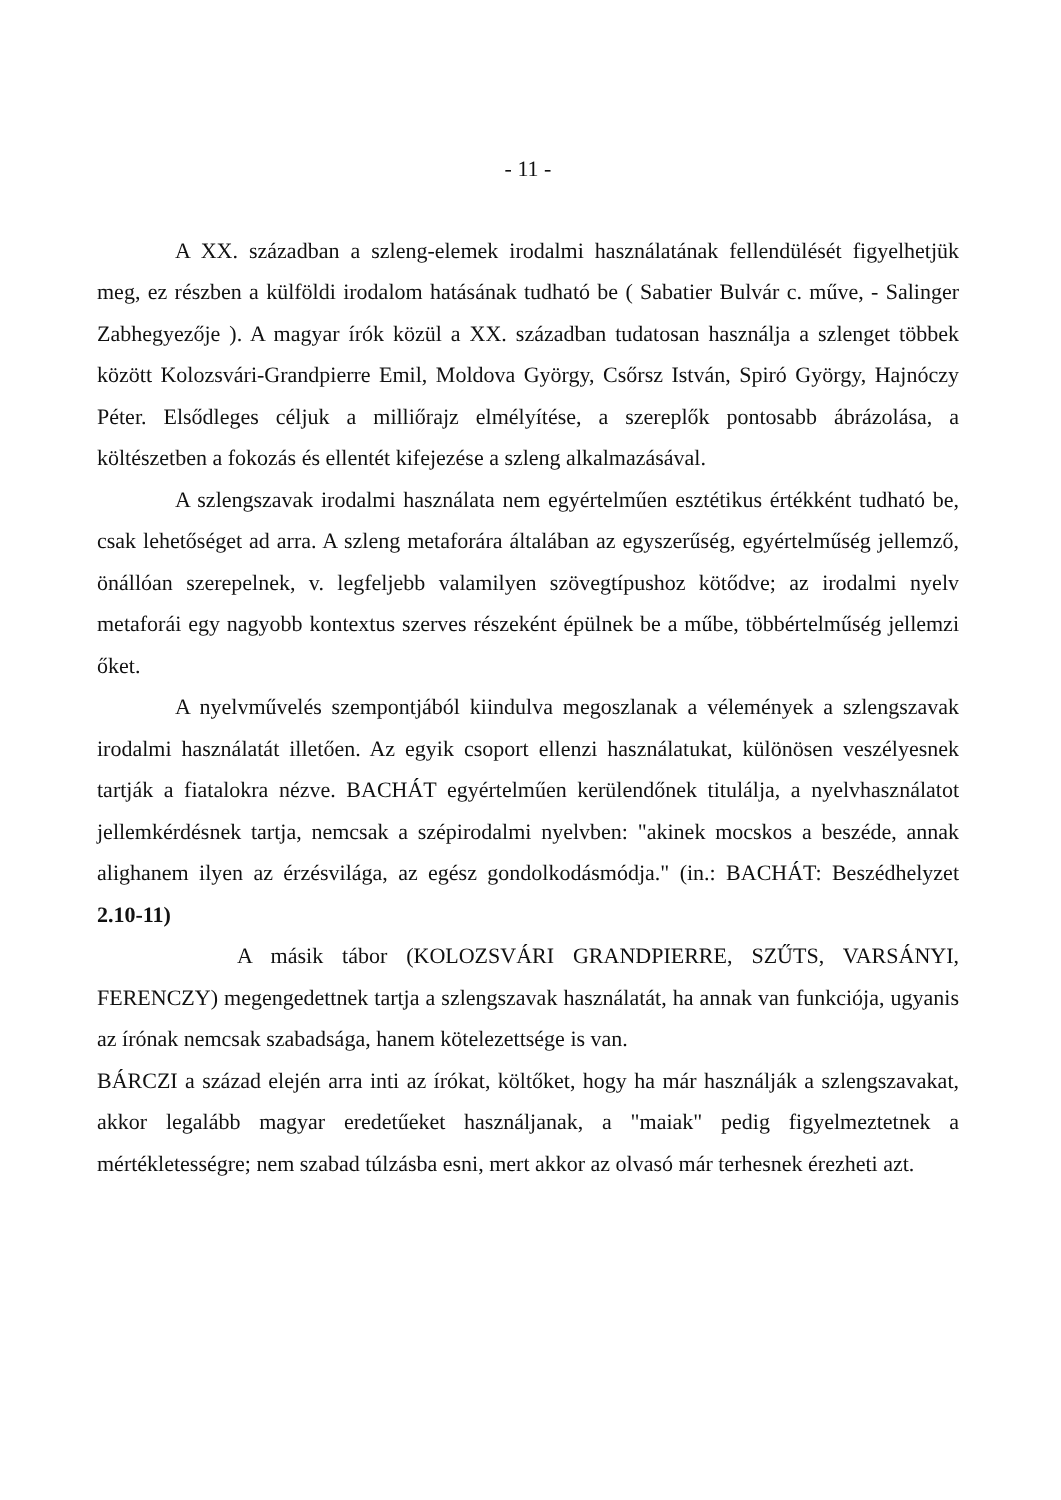- 11 -
A XX. században a szleng-elemek irodalmi használatának fellendülését figyelhetjük meg, ez részben a külföldi irodalom hatásának tudható be ( Sabatier Bulvár c. műve, - Salinger Zabhegyezője ). A magyar írók közül a XX. században tudatosan használja a szlenget többek között Kolozsvári-Grandpierre Emil, Moldova György, Csőrsz István, Spiró György, Hajnóczy Péter. Elsődleges céljuk a milliőrajz elmélyítése, a szereplők pontosabb ábrázolása, a költészetben a fokozás és ellentét kifejezése a szleng alkalmazásával.
A szlengszavak irodalmi használata nem egyértelműen esztétikus értékként tudható be, csak lehetőséget ad arra. A szleng metaforára általában az egyszerűség, egyértelműség jellemző, önállóan szerepelnek, v. legfeljebb valamilyen szövegtípushoz kötődve; az irodalmi nyelv metaforái egy nagyobb kontextus szerves részeként épülnek be a műbe, többértelműség jellemzi őket.
A nyelvművelés szempontjából kiindulva megoszlanak a vélemények a szlengszavak irodalmi használatát illetően. Az egyik csoport ellenzi használatukat, különösen veszélyesnek tartják a fiatalokra nézve. BACHÁT egyértelműen kerülendőnek titulálja, a nyelvhasználatot jellemkérdésnek tartja, nemcsak a szépirodalmi nyelvben: "akinek mocskos a beszéde, annak alighanem ilyen az érzésvilága, az egész gondolkodásmódja." (in.: BACHÁT: Beszédhelyzet 2.10-11)
A másik tábor (KOLOZSVÁRI GRANDPIERRE, SZŰTS, VARSÁNYI, FERENCZY) megengedettnek tartja a szlengszavak használatát, ha annak van funkciója, ugyanis az írónak nemcsak szabadsága, hanem kötelezettsége is van.
BÁRCZI a század elején arra inti az írókat, költőket, hogy ha már használják a szlengszavakat, akkor legalább magyar eredetűeket használjanak, a "maiak" pedig figyelmeztetnek a mértékletességre; nem szabad túlzásba esni, mert akkor az olvasó már terhesnek érezheti azt.